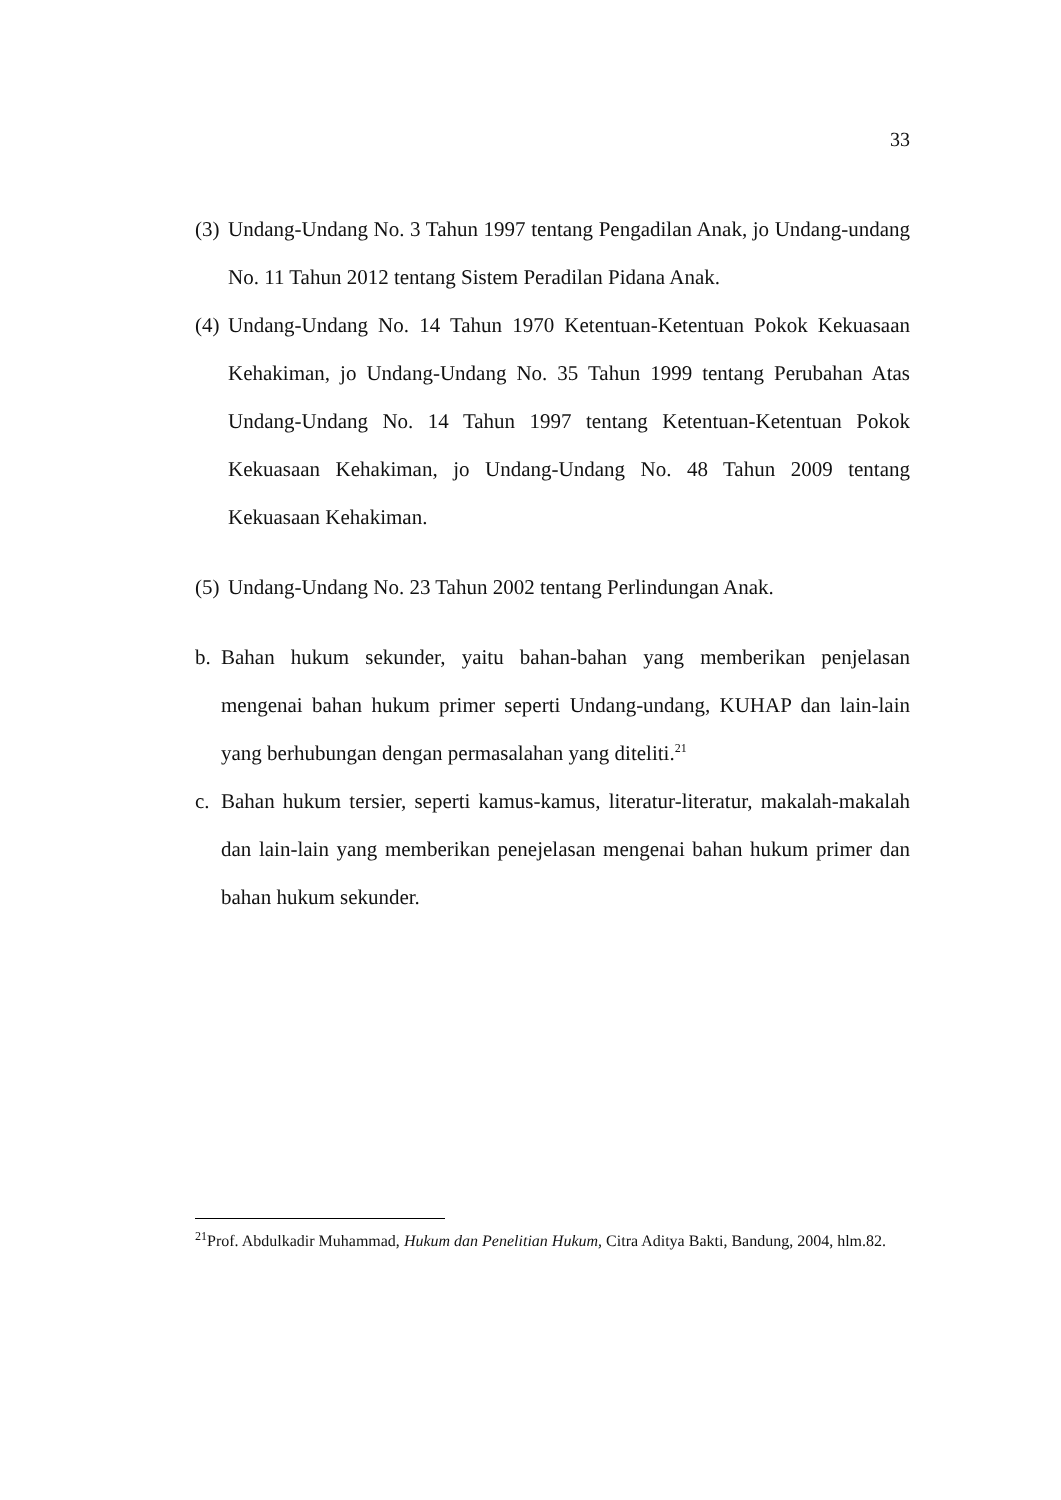33
(3) Undang-Undang No. 3 Tahun 1997 tentang Pengadilan Anak, jo Undang-undang No. 11 Tahun 2012 tentang Sistem Peradilan Pidana Anak.
(4) Undang-Undang No. 14 Tahun 1970 Ketentuan-Ketentuan Pokok Kekuasaan Kehakiman, jo Undang-Undang No. 35 Tahun 1999 tentang Perubahan Atas Undang-Undang No. 14 Tahun 1997 tentang Ketentuan-Ketentuan Pokok Kekuasaan Kehakiman, jo Undang-Undang No. 48 Tahun 2009 tentang Kekuasaan Kehakiman.
(5) Undang-Undang No. 23 Tahun 2002 tentang Perlindungan Anak.
b. Bahan hukum sekunder, yaitu bahan-bahan yang memberikan penjelasan mengenai bahan hukum primer seperti Undang-undang, KUHAP dan lain-lain yang berhubungan dengan permasalahan yang diteliti.<sup>21</sup>
c. Bahan hukum tersier, seperti kamus-kamus, literatur-literatur, makalah-makalah dan lain-lain yang memberikan penejelasan mengenai bahan hukum primer dan bahan hukum sekunder.
<sup>21</sup> Prof. Abdulkadir Muhammad, Hukum dan Penelitian Hukum, Citra Aditya Bakti, Bandung, 2004, hlm.82.